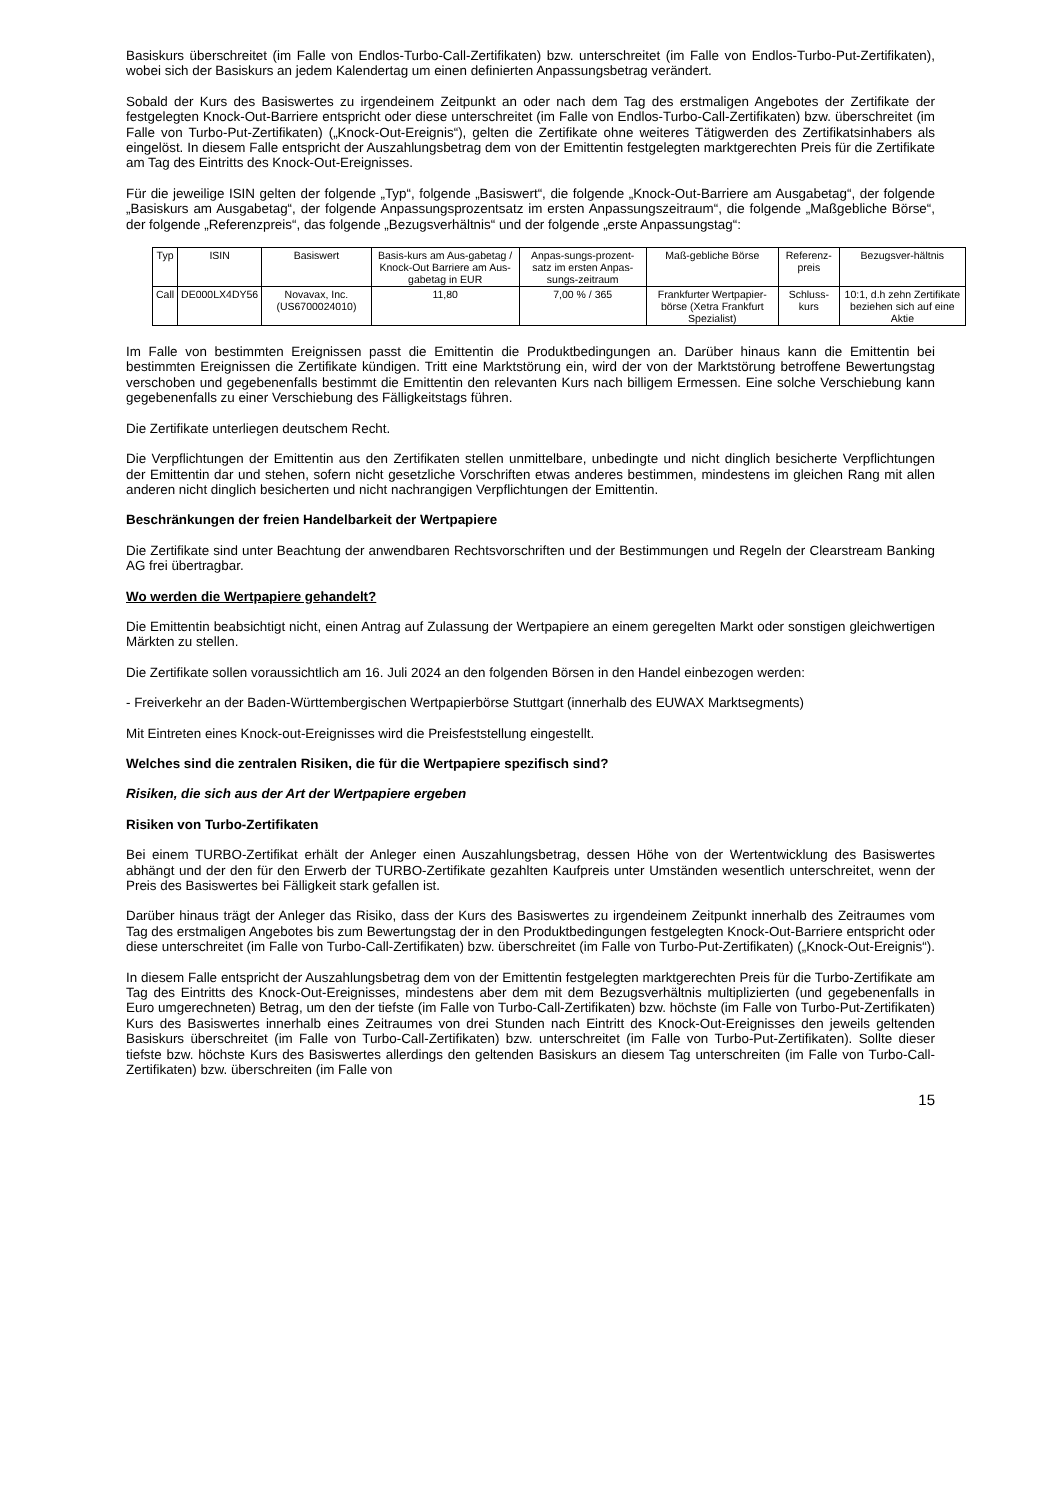Basiskurs überschreitet (im Falle von Endlos-Turbo-Call-Zertifikaten) bzw. unterschreitet (im Falle von Endlos-Turbo-Put-Zertifikaten), wobei sich der Basiskurs an jedem Kalendertag um einen definierten Anpassungsbetrag verändert.
Sobald der Kurs des Basiswertes zu irgendeinem Zeitpunkt an oder nach dem Tag des erstmaligen Angebotes der Zertifikate der festgelegten Knock-Out-Barriere entspricht oder diese unterschreitet (im Falle von Endlos-Turbo-Call-Zertifikaten) bzw. überschreitet (im Falle von Turbo-Put-Zertifikaten) („Knock-Out-Ereignis“), gelten die Zertifikate ohne weiteres Tätigwerden des Zertifikatsinhabers als eingelöst. In diesem Falle entspricht der Auszahlungsbetrag dem von der Emittentin festgelegten marktgerechten Preis für die Zertifikate am Tag des Eintritts des Knock-Out-Ereignisses.
Für die jeweilige ISIN gelten der folgende „Typ“, folgende „Basiswert“, die folgende „Knock-Out-Barriere am Ausgabetag“, der folgende „Basiskurs am Ausgabetag“, der folgende Anpassungsprozentsatz im ersten Anpassungszeitraum“, die folgende „Maßgebliche Börse“, der folgende „Referenzpreis“, das folgende „Bezugsverhältnis“ und der folgende „erste Anpassungstag“:
| Typ | ISIN | Basiswert | Basis-kurs am Aus-gabetag / Knock-Out Barriere am Aus-gabetag in EUR | Anpas-sungs-prozent-satz im ersten Anpas-sungs-zeitraum | Maß-gebliche Börse | Referenz-preis | Bezugsver-hältnis |
| Call | DE000LX4DY56 | Novavax, Inc. (US6700024010) | 11,80 | 7,00 % / 365 | Frankfurter Wertpapier-börse (Xetra Frankfurt Spezialist) | Schluss-kurs | 10:1, d.h zehn Zertifikate beziehen sich auf eine Aktie |
Im Falle von bestimmten Ereignissen passt die Emittentin die Produktbedingungen an. Darüber hinaus kann die Emittentin bei bestimmten Ereignissen die Zertifikate kündigen. Tritt eine Marktstörung ein, wird der von der Marktstörung betroffene Bewertungstag verschoben und gegebenenfalls bestimmt die Emittentin den relevanten Kurs nach billigem Ermessen. Eine solche Verschiebung kann gegebenenfalls zu einer Verschiebung des Fälligkeitstags führen.
Die Zertifikate unterliegen deutschem Recht.
Die Verpflichtungen der Emittentin aus den Zertifikaten stellen unmittelbare, unbedingte und nicht dinglich besicherte Verpflichtungen der Emittentin dar und stehen, sofern nicht gesetzliche Vorschriften etwas anderes bestimmen, mindestens im gleichen Rang mit allen anderen nicht dinglich besicherten und nicht nachrangigen Verpflichtungen der Emittentin.
Beschränkungen der freien Handelbarkeit der Wertpapiere
Die Zertifikate sind unter Beachtung der anwendbaren Rechtsvorschriften und der Bestimmungen und Regeln der Clearstream Banking AG frei übertragbar.
Wo werden die Wertpapiere gehandelt?
Die Emittentin beabsichtigt nicht, einen Antrag auf Zulassung der Wertpapiere an einem geregelten Markt oder sonstigen gleichwertigen Märkten zu stellen.
Die Zertifikate sollen voraussichtlich am 16. Juli 2024 an den folgenden Börsen in den Handel einbezogen werden:
- Freiverkehr an der Baden-Württembergischen Wertpapierbörse Stuttgart (innerhalb des EUWAX Marktsegments)
Mit Eintreten eines Knock-out-Ereignisses wird die Preisfeststellung eingestellt.
Welches sind die zentralen Risiken, die für die Wertpapiere spezifisch sind?
Risiken, die sich aus der Art der Wertpapiere ergeben
Risiken von Turbo-Zertifikaten
Bei einem TURBO-Zertifikat erhält der Anleger einen Auszahlungsbetrag, dessen Höhe von der Wertentwicklung des Basiswertes abhängt und der den für den Erwerb der TURBO-Zertifikate gezahlten Kaufpreis unter Umständen wesentlich unterschreitet, wenn der Preis des Basiswertes bei Fälligkeit stark gefallen ist.
Darüber hinaus trägt der Anleger das Risiko, dass der Kurs des Basiswertes zu irgendeinem Zeitpunkt innerhalb des Zeitraumes vom Tag des erstmaligen Angebotes bis zum Bewertungstag der in den Produktbedingungen festgelegten Knock-Out-Barriere entspricht oder diese unterschreitet (im Falle von Turbo-Call-Zertifikaten) bzw. überschreitet (im Falle von Turbo-Put-Zertifikaten) („Knock-Out-Ereignis“).
In diesem Falle entspricht der Auszahlungsbetrag dem von der Emittentin festgelegten marktgerechten Preis für die Turbo-Zertifikate am Tag des Eintritts des Knock-Out-Ereignisses, mindestens aber dem mit dem Bezugsverhältnis multiplizierten (und gegebenenfalls in Euro umgerechneten) Betrag, um den der tiefste (im Falle von Turbo-Call-Zertifikaten) bzw. höchste (im Falle von Turbo-Put-Zertifikaten) Kurs des Basiswertes innerhalb eines Zeitraumes von drei Stunden nach Eintritt des Knock-Out-Ereignisses den jeweils geltenden Basiskurs überschreitet (im Falle von Turbo-Call-Zertifikaten) bzw. unterschreitet (im Falle von Turbo-Put-Zertifikaten). Sollte dieser tiefste bzw. höchste Kurs des Basiswertes allerdings den geltenden Basiskurs an diesem Tag unterschreiten (im Falle von Turbo-Call-Zertifikaten) bzw. überschreiten (im Falle von
15